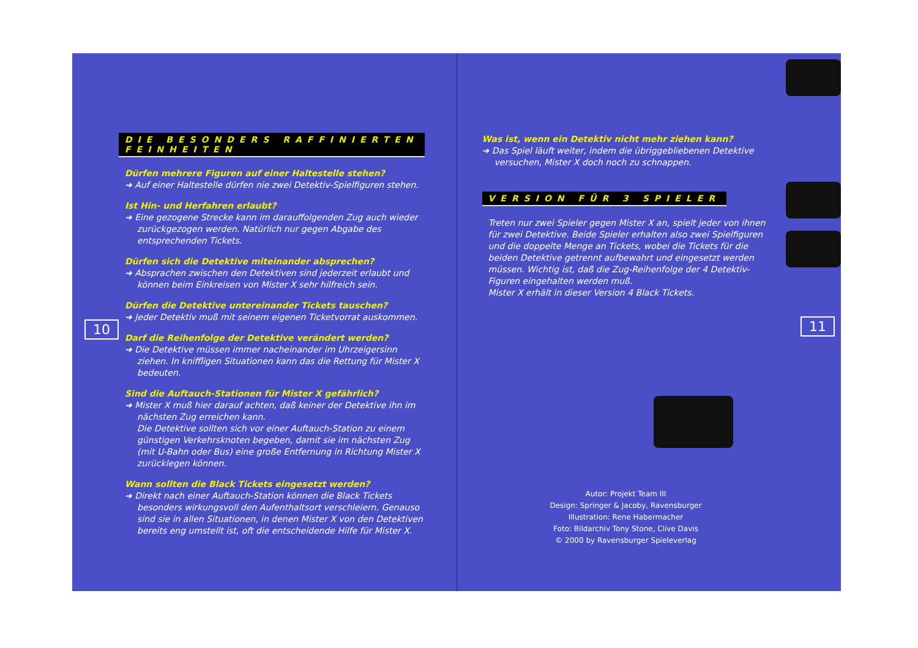10
DIE BESONDERS RAFFINIERTEN FEINHEITEN
Dürfen mehrere Figuren auf einer Haltestelle stehen?
➜ Auf einer Haltestelle dürfen nie zwei Detektiv-Spielfiguren stehen.
Ist Hin- und Herfahren erlaubt?
➜ Eine gezogene Strecke kann im darauffolgenden Zug auch wieder zurückgezogen werden. Natürlich nur gegen Abgabe des entsprechenden Tickets.
Dürfen sich die Detektive miteinander absprechen?
➜ Absprachen zwischen den Detektiven sind jederzeit erlaubt und können beim Einkreisen von Mister X sehr hilfreich sein.
Dürfen die Detektive untereinander Tickets tauschen?
➜ Jeder Detektiv muß mit seinem eigenen Ticketvorrat auskommen.
Darf die Reihenfolge der Detektive verändert werden?
➜ Die Detektive müssen immer nacheinander im Uhrzeigersinn ziehen. In kniffligen Situationen kann das die Rettung für Mister X bedeuten.
Sind die Auftauch-Stationen für Mister X gefährlich?
➜ Mister X muß hier darauf achten, daß keiner der Detektive ihn im nächsten Zug erreichen kann.
Die Detektive sollten sich vor einer Auftauch-Station zu einem günstigen Verkehrsknoten begeben, damit sie im nächsten Zug (mit U-Bahn oder Bus) eine große Entfernung in Richtung Mister X zurücklegen können.
Wann sollten die Black Tickets eingesetzt werden?
➜ Direkt nach einer Auftauch-Station können die Black Tickets besonders wirkungsvoll den Aufenthaltsort verschleiern. Genauso sind sie in allen Situationen, in denen Mister X von den Detektiven bereits eng umstellt ist, oft die entscheidende Hilfe für Mister X.
11
Was ist, wenn ein Detektiv nicht mehr ziehen kann?
➜ Das Spiel läuft weiter, indem die übriggebliebenen Detektive versuchen, Mister X doch noch zu schnappen.
VERSION FÜR 3 SPIELER
Treten nur zwei Spieler gegen Mister X an, spielt jeder von ihnen für zwei Detektive. Beide Spieler erhalten also zwei Spielfiguren und die doppelte Menge an Tickets, wobei die Tickets für die beiden Detektive getrennt aufbewahrt und eingesetzt werden müssen. Wichtig ist, daß die Zug-Reihenfolge der 4 Detektiv-Figuren eingehalten werden muß.
Mister X erhält in dieser Version 4 Black Tickets.
Autor: Projekt Team III
Design: Springer & Jacoby, Ravensburger
Illustration: Rene Habermacher
Foto: Bildarchiv Tony Stone, Clive Davis
© 2000 by Ravensburger Spieleverlag